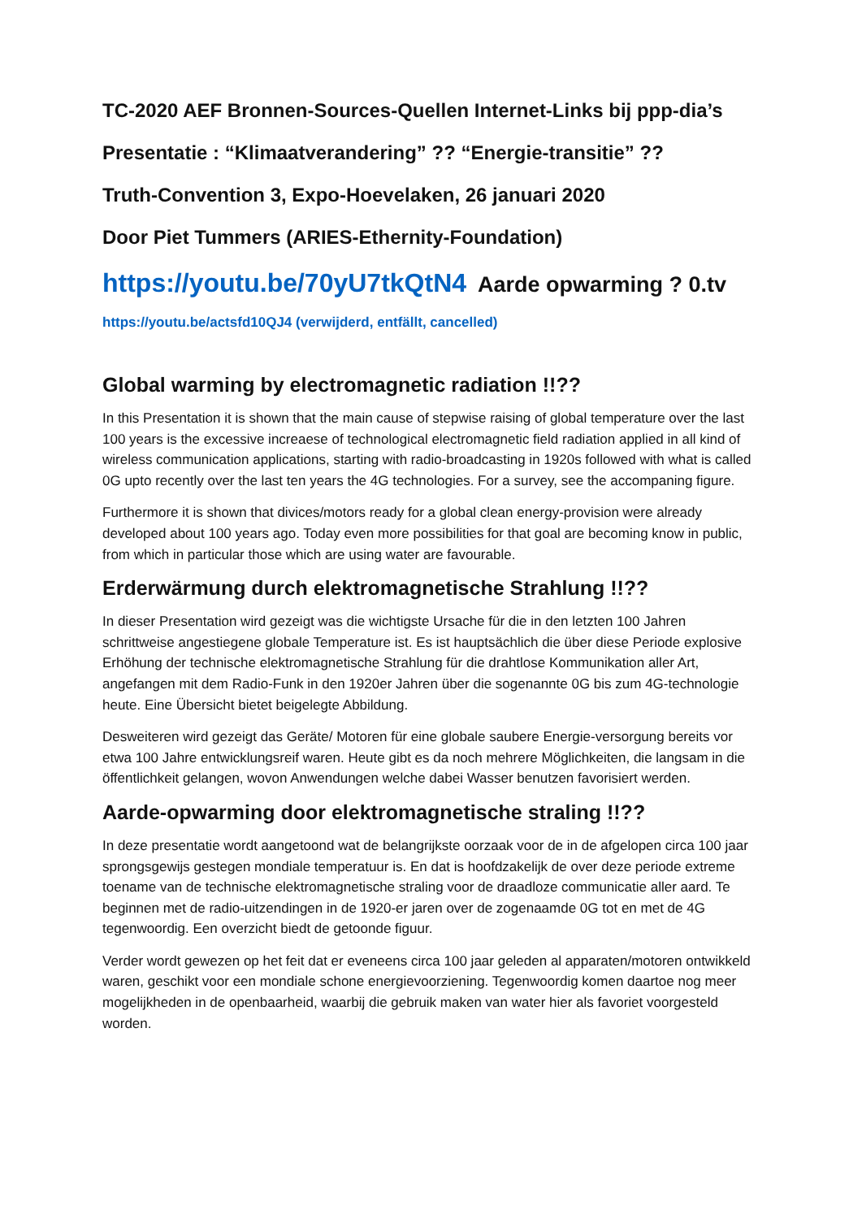TC-2020 AEF Bronnen-Sources-Quellen Internet-Links bij ppp-dia’s
Presentatie : “Klimaatverandering” ?? “Energie-transitie” ??
Truth-Convention 3, Expo-Hoevelaken, 26 januari 2020
Door Piet Tummers (ARIES-Ethernity-Foundation)
https://youtu.be/70yU7tkQtN4 Aarde opwarming ? 0.tv
https://youtu.be/actsfd10QJ4 (verwijderd, entfällt, cancelled)
Global warming by electromagnetic radiation !!??
In this Presentation it is shown that the main cause of stepwise raising of global temperature over the last 100 years is the excessive increaese of technological electromagnetic field radiation applied in all kind of wireless communication applications, starting with radio-broadcasting in 1920s followed with what is called 0G upto recently over the last ten years the 4G technologies. For a survey, see the accompaning figure.
Furthermore it is shown that divices/motors ready for a global clean energy-provision were already developed about 100 years ago. Today even more possibilities for that goal are becoming know in public, from which in particular those which are using water are favourable.
Erderwärmung durch elektromagnetische Strahlung !!??
In dieser Presentation wird gezeigt was die wichtigste Ursache für die in den letzten 100 Jahren schrittweise angestiegene globale Temperature ist. Es ist hauptsächlich die über diese Periode explosive Erhöhung der technische elektromagnetische Strahlung für die drahtlose Kommunikation aller Art, angefangen mit dem Radio-Funk in den 1920er Jahren über die sogenannte 0G bis zum 4G-technologie heute. Eine Übersicht bietet beigelegte Abbildung.
Desweiteren wird gezeigt das Geräte/ Motoren für eine globale saubere Energie-versorgung bereits vor etwa 100 Jahre entwicklungsreif waren. Heute gibt es da noch mehrere Möglichkeiten, die langsam in die öffentlichkeit gelangen, wovon Anwendungen welche dabei Wasser benutzen favorisiert werden.
Aarde-opwarming door elektromagnetische straling !!??
In deze presentatie wordt aangetoond wat de belangrijkste oorzaak voor de in de afgelopen circa 100 jaar sprongsgewijs gestegen mondiale temperatuur is. En dat is hoofdzakelijk de over deze periode extreme toename van de technische elektromagnetische straling voor de draadloze communicatie aller aard. Te beginnen met de radio-uitzendingen in de 1920-er jaren over de zogenaamde 0G tot en met de 4G tegenwoordig. Een overzicht biedt de getoonde figuur.
Verder wordt gewezen op het feit dat er eveneens circa 100 jaar geleden al apparaten/motoren ontwikkeld waren, geschikt voor een mondiale schone energievoorziening. Tegenwoordig komen daartoe nog meer mogelijkheden in de openbaarheid, waarbij die gebruik maken van water hier als favoriet voorgesteld worden.